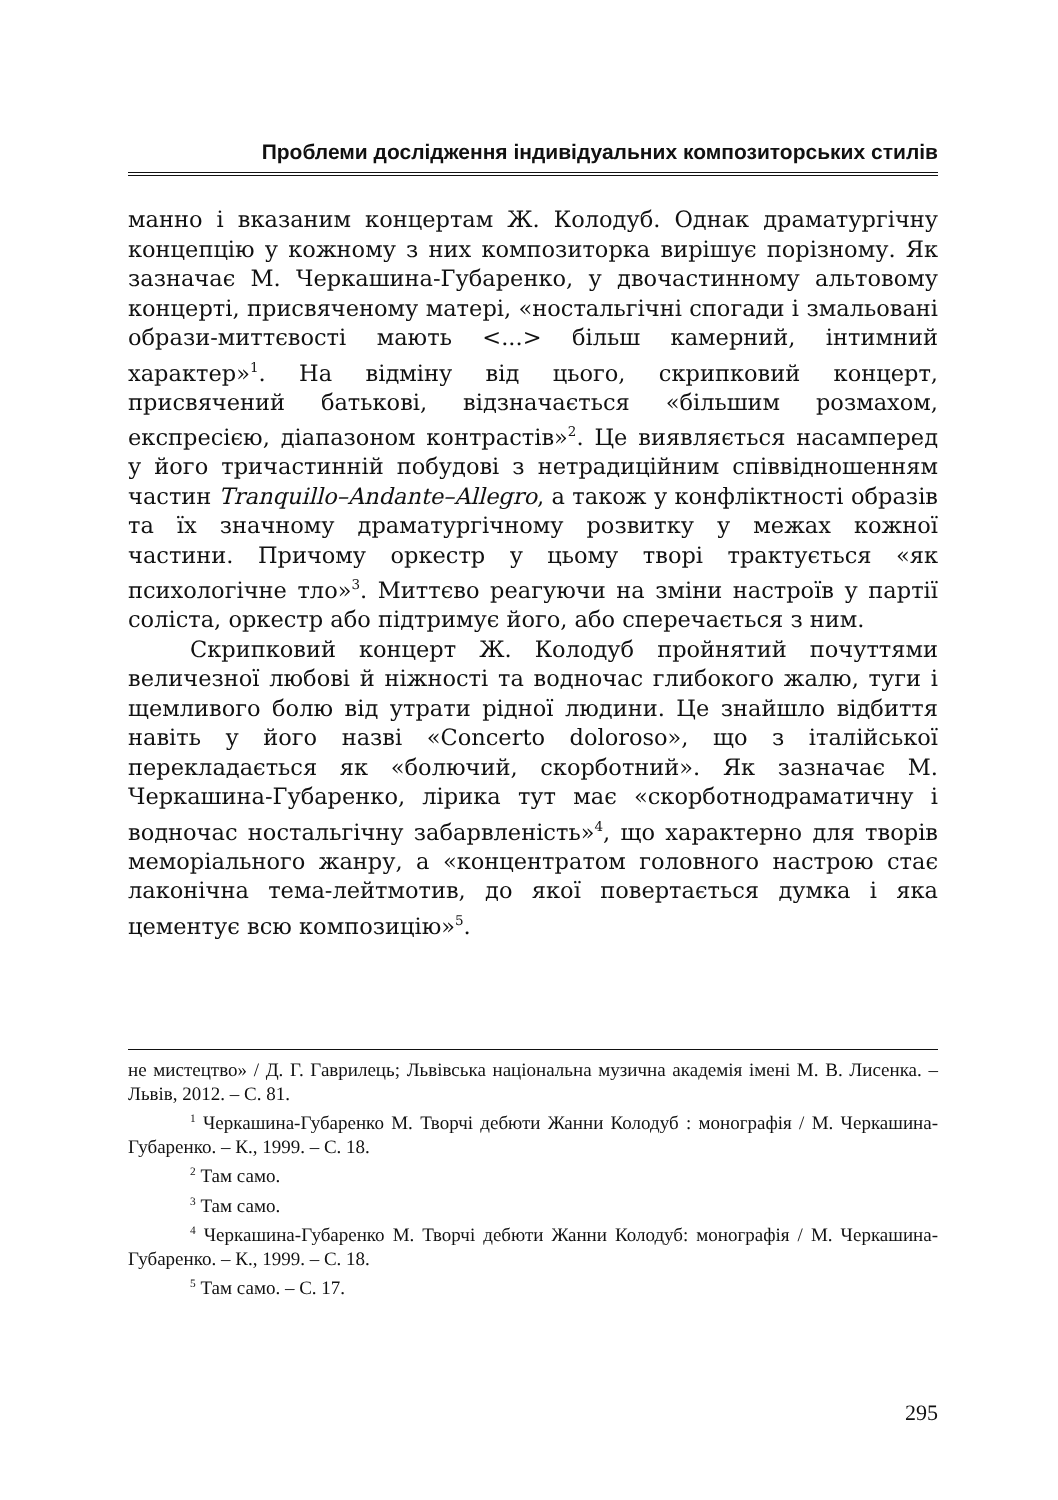Проблеми дослідження індивідуальних композиторських стилів
манно і вказаним концертам Ж. Колодуб. Однак драматургічну концепцію у кожному з них композиторка вирішує порізному. Як зазначає М. Черкашина-Губаренко, у двочастинному альтовому концерті, присвяченому матері, «ностальгічні спогади і змальовані образи-миттєвості мають <...> більш камерний, інтимний характер»<sup>1</sup>. На відміну від цього, скрипковий концерт, присвячений батькові, відзначається «більшим розмахом, експресією, діапазоном контрастів»<sup>2</sup>. Це виявляється насамперед у його тричастинній побудові з нетрадиційним співвідношенням частин Tranquillo–Andante–Allegro, а також у конфліктності образів та їх значному драматургічному розвитку у межах кожної частини. Причому оркестр у цьому творі трактується «як психологічне тло»<sup>3</sup>. Миттєво реагуючи на зміни настроїв у партії соліста, оркестр або підтримує його, або сперечається з ним.
Скрипковий концерт Ж. Колодуб пройнятий почуттями величезної любові й ніжності та водночас глибокого жалю, туги і щемливого болю від утрати рідної людини. Це знайшло відбиття навіть у його назві «Concerto doloroso», що з італійської перекладається як «болючий, скорботний». Як зазначає М. Черкашина-Губаренко, лірика тут має «скорботнодраматичну і водночас ностальгічну забарвленість»<sup>4</sup>, що характерно для творів меморіального жанру, а «концентратом головного настрою стає лаконічна тема-лейтмотив, до якої повертається думка і яка цементує всю композицію»<sup>5</sup>.
не мистецтво» / Д. Г. Гаврилець; Львівська національна музична академія імені М. В. Лисенка. – Львів, 2012. – С. 81.
<sup>1</sup> Черкашина-Губаренко М. Творчі дебюти Жанни Колодуб : монографія / М. Черкашина-Губаренко. – К., 1999. – С. 18.
<sup>2</sup> Там само.
<sup>3</sup> Там само.
<sup>4</sup> Черкашина-Губаренко М. Творчі дебюти Жанни Колодуб: монографія / М. Черкашина-Губаренко. – К., 1999. – С. 18.
<sup>5</sup> Там само. – С. 17.
295